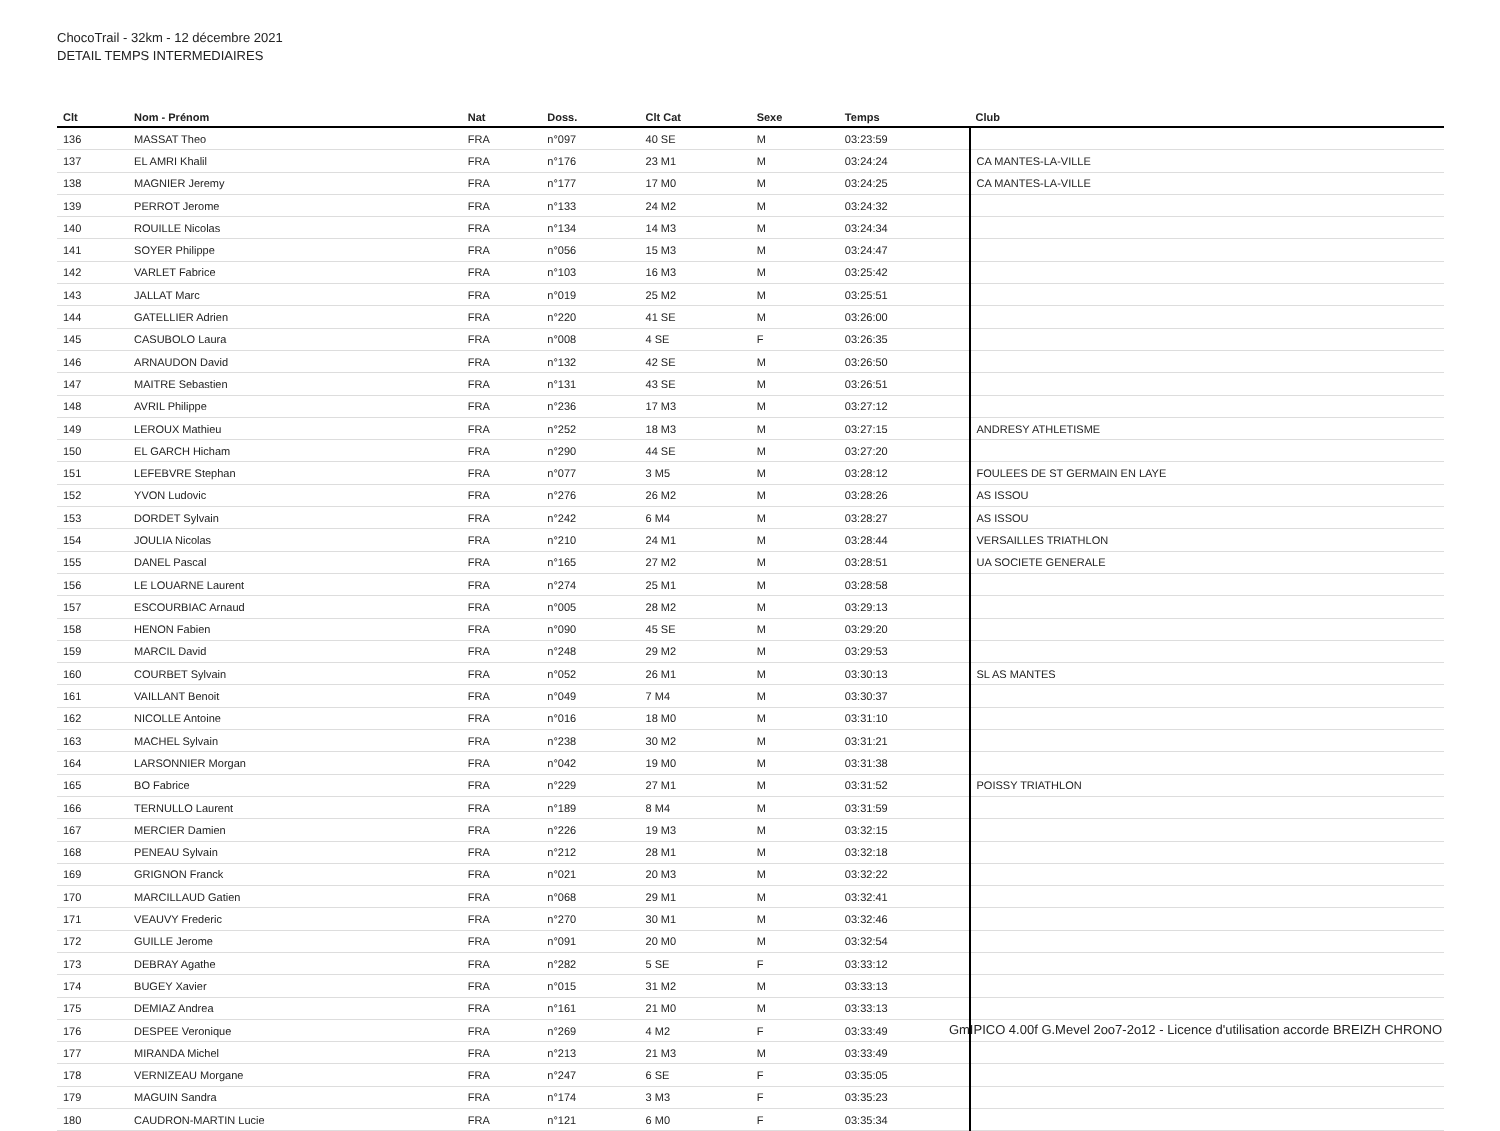ChocoTrail - 32km - 12 décembre 2021
DETAIL TEMPS INTERMEDIAIRES
| Clt | Nom - Prénom | Nat | Doss. | Clt Cat | Sexe | Temps | Club |
| --- | --- | --- | --- | --- | --- | --- | --- |
| 136 | MASSAT Theo | FRA | n°097 | 40 SE | M | 03:23:59 | |
| 137 | EL AMRI Khalil | FRA | n°176 | 23 M1 | M | 03:24:24 | CA MANTES-LA-VILLE |
| 138 | MAGNIER Jeremy | FRA | n°177 | 17 M0 | M | 03:24:25 | CA MANTES-LA-VILLE |
| 139 | PERROT Jerome | FRA | n°133 | 24 M2 | M | 03:24:32 | |
| 140 | ROUILLE Nicolas | FRA | n°134 | 14 M3 | M | 03:24:34 | |
| 141 | SOYER Philippe | FRA | n°056 | 15 M3 | M | 03:24:47 | |
| 142 | VARLET Fabrice | FRA | n°103 | 16 M3 | M | 03:25:42 | |
| 143 | JALLAT Marc | FRA | n°019 | 25 M2 | M | 03:25:51 | |
| 144 | GATELLIER Adrien | FRA | n°220 | 41 SE | M | 03:26:00 | |
| 145 | CASUBOLO Laura | FRA | n°008 | 4 SE | F | 03:26:35 | |
| 146 | ARNAUDON David | FRA | n°132 | 42 SE | M | 03:26:50 | |
| 147 | MAITRE Sebastien | FRA | n°131 | 43 SE | M | 03:26:51 | |
| 148 | AVRIL Philippe | FRA | n°236 | 17 M3 | M | 03:27:12 | |
| 149 | LEROUX Mathieu | FRA | n°252 | 18 M3 | M | 03:27:15 | ANDRESY ATHLETISME |
| 150 | EL GARCH Hicham | FRA | n°290 | 44 SE | M | 03:27:20 | |
| 151 | LEFEBVRE Stephan | FRA | n°077 | 3 M5 | M | 03:28:12 | FOULEES DE ST GERMAIN EN LAYE |
| 152 | YVON Ludovic | FRA | n°276 | 26 M2 | M | 03:28:26 | AS ISSOU |
| 153 | DORDET Sylvain | FRA | n°242 | 6 M4 | M | 03:28:27 | AS ISSOU |
| 154 | JOULIA Nicolas | FRA | n°210 | 24 M1 | M | 03:28:44 | VERSAILLES TRIATHLON |
| 155 | DANEL Pascal | FRA | n°165 | 27 M2 | M | 03:28:51 | UA SOCIETE GENERALE |
| 156 | LE LOUARNE Laurent | FRA | n°274 | 25 M1 | M | 03:28:58 | |
| 157 | ESCOURBIAC Arnaud | FRA | n°005 | 28 M2 | M | 03:29:13 | |
| 158 | HENON Fabien | FRA | n°090 | 45 SE | M | 03:29:20 | |
| 159 | MARCIL David | FRA | n°248 | 29 M2 | M | 03:29:53 | |
| 160 | COURBET Sylvain | FRA | n°052 | 26 M1 | M | 03:30:13 | SL AS MANTES |
| 161 | VAILLANT Benoit | FRA | n°049 | 7 M4 | M | 03:30:37 | |
| 162 | NICOLLE Antoine | FRA | n°016 | 18 M0 | M | 03:31:10 | |
| 163 | MACHEL Sylvain | FRA | n°238 | 30 M2 | M | 03:31:21 | |
| 164 | LARSONNIER Morgan | FRA | n°042 | 19 M0 | M | 03:31:38 | |
| 165 | BO Fabrice | FRA | n°229 | 27 M1 | M | 03:31:52 | POISSY TRIATHLON |
| 166 | TERNULLO Laurent | FRA | n°189 | 8 M4 | M | 03:31:59 | |
| 167 | MERCIER Damien | FRA | n°226 | 19 M3 | M | 03:32:15 | |
| 168 | PENEAU Sylvain | FRA | n°212 | 28 M1 | M | 03:32:18 | |
| 169 | GRIGNON Franck | FRA | n°021 | 20 M3 | M | 03:32:22 | |
| 170 | MARCILLAUD Gatien | FRA | n°068 | 29 M1 | M | 03:32:41 | |
| 171 | VEAUVY Frederic | FRA | n°270 | 30 M1 | M | 03:32:46 | |
| 172 | GUILLE Jerome | FRA | n°091 | 20 M0 | M | 03:32:54 | |
| 173 | DEBRAY Agathe | FRA | n°282 | 5 SE | F | 03:33:12 | |
| 174 | BUGEY Xavier | FRA | n°015 | 31 M2 | M | 03:33:13 | |
| 175 | DEMIAZ Andrea | FRA | n°161 | 21 M0 | M | 03:33:13 | |
| 176 | DESPEE Veronique | FRA | n°269 | 4 M2 | F | 03:33:49 | |
| 177 | MIRANDA Michel | FRA | n°213 | 21 M3 | M | 03:33:49 | |
| 178 | VERNIZEAU Morgane | FRA | n°247 | 6 SE | F | 03:35:05 | |
| 179 | MAGUIN Sandra | FRA | n°174 | 3 M3 | F | 03:35:23 | |
| 180 | CAUDRON-MARTIN Lucie | FRA | n°121 | 6 M0 | F | 03:35:34 | |
GmIPICO 4.00f G.Mevel 2oo7-2o12 - Licence d'utilisation accorde BREIZH CHRONO